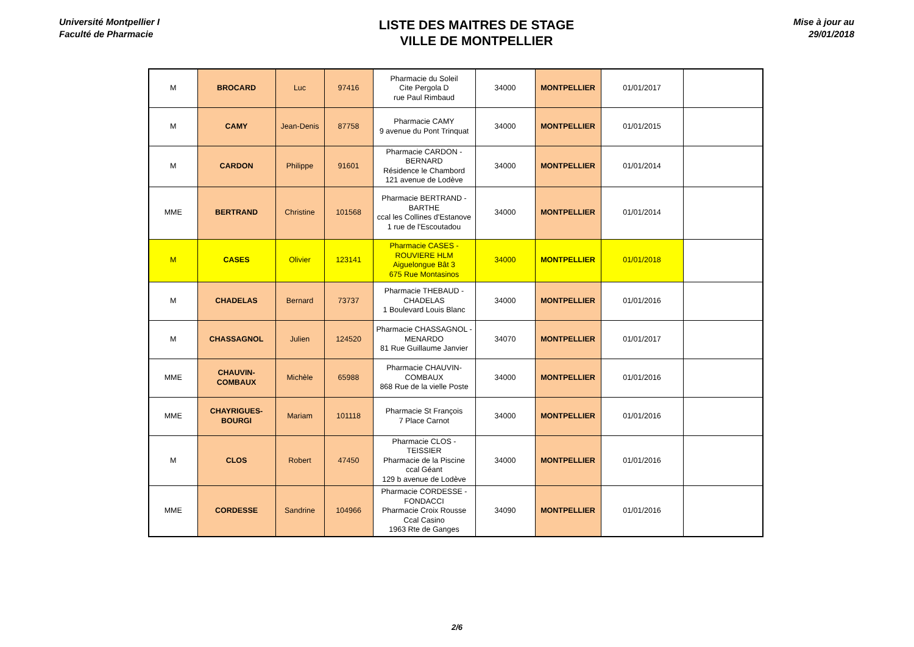Université Montpellier I
Faculté de Pharmacie
LISTE DES MAITRES DE STAGE
VILLE DE MONTPELLIER
Mise à jour au
29/01/2018
| M | BROCARD | Luc | 97416 | Pharmacie du Soleil Cite Pergola D rue Paul Rimbaud | 34000 | MONTPELLIER | 01/01/2017 | |
| M | CAMY | Jean-Denis | 87758 | Pharmacie CAMY 9 avenue du Pont Trinquat | 34000 | MONTPELLIER | 01/01/2015 | |
| M | CARDON | Philippe | 91601 | Pharmacie CARDON - BERNARD Résidence le Chambord 121 avenue de Lodève | 34000 | MONTPELLIER | 01/01/2014 | |
| MME | BERTRAND | Christine | 101568 | Pharmacie BERTRAND - BARTHE ccal les Collines d'Estanove 1 rue de l'Escoutadou | 34000 | MONTPELLIER | 01/01/2014 | |
| M | CASES | Olivier | 123141 | Pharmacie CASES - ROUVIERE HLM Aiguelongue Bât 3 675 Rue Montasinos | 34000 | MONTPELLIER | 01/01/2018 | |
| M | CHADELAS | Bernard | 73737 | Pharmacie THEBAUD - CHADELAS 1 Boulevard Louis Blanc | 34000 | MONTPELLIER | 01/01/2016 | |
| M | CHASSAGNOL | Julien | 124520 | Pharmacie CHASSAGNOL - MENARDO 81 Rue Guillaume Janvier | 34070 | MONTPELLIER | 01/01/2017 | |
| MME | CHAUVIN-COMBAUX | Michèle | 65988 | Pharmacie CHAUVIN-COMBAUX 868 Rue de la vielle Poste | 34000 | MONTPELLIER | 01/01/2016 | |
| MME | CHAYRIGUES-BOURGI | Mariam | 101118 | Pharmacie St François 7 Place Carnot | 34000 | MONTPELLIER | 01/01/2016 | |
| M | CLOS | Robert | 47450 | Pharmacie CLOS - TEISSIER Pharmacie de la Piscine ccal Géant 129 b avenue de Lodève | 34000 | MONTPELLIER | 01/01/2016 | |
| MME | CORDESSE | Sandrine | 104966 | Pharmacie CORDESSE - FONDACCI Pharmacie Croix Rousse Ccal Casino 1963 Rte de Ganges | 34090 | MONTPELLIER | 01/01/2016 | |
2/6